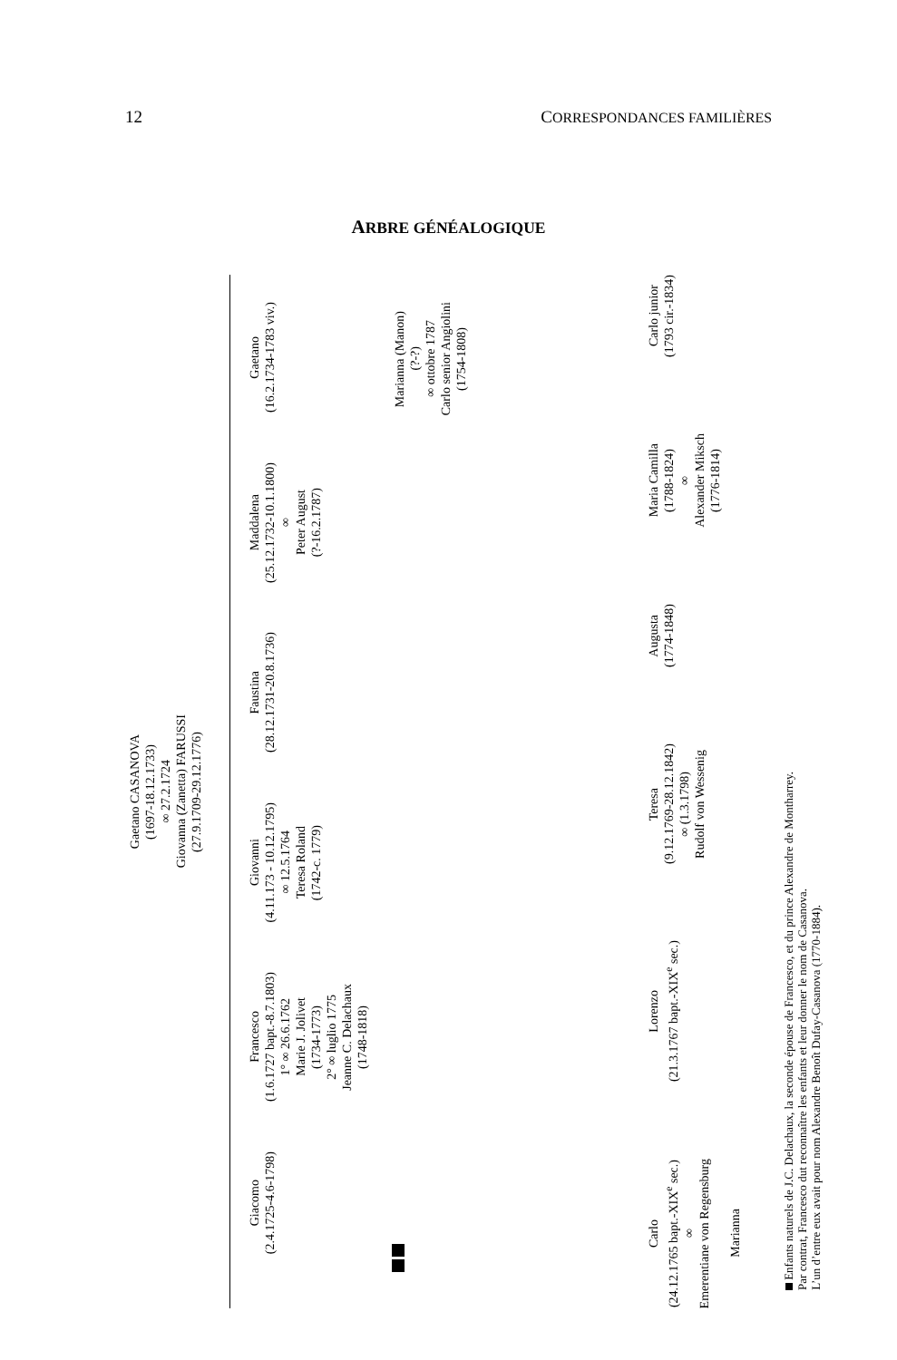12 CORRESPONDANCES FAMILIÈRES
ARBRE GÉNÉALOGIQUE
Gaetano CASANOVA
(1697-18.12.1733)
∞ 27.2.1724
Giovanna (Zanetta) FARUSSI
(27.9.1709-29.12.1776)
Giacomo
(2.4.1725-4.6-1798)
Francesco
(1.6.1727 bapt.-8.7.1803)
1° ∞ 26.6.1762
Marie J. Jolivet
(1734-1773)
2° ∞ luglio 1775
Jeanne C. Delachaux
(1748-1818)
Giovanni
(4.11.173 - 10.12.1795)
∞ 12.5.1764
Teresa Roland
(1742-c. 1779)
Faustina
(28.12.1731-20.8.1736)
Maddalena
(25.12.1732-10.1.1800)
∞
Peter August
(?-16.2.1787)
Gaetano
(16.2.1734-1783 viv.)
Marianna (Manon)
(?-?)
∞ ottobre 1787
Carlo senior Angiolini
(1754-1808)
Carlo
(24.12.1765 bapt.-XIX<sup>e</sup> sec.)
∞
Emerentiane von Regensburg
Marianna
Lorenzo
(21.3.1767 bapt.-XIX<sup>e</sup> sec.)
Teresa
(9.12.1769-28.12.1842)
∞ (1.3.1798)
Rudolf von Wessenig
Augusta
(1774-1848)
Maria Camilla
(1788-1824)
∞
Alexander Miksch
(1776-1814)
Carlo junior
(1793 cir.-1834)
Enfants naturels de J.C. Delachaux, la seconde épouse de Francesco, et du prince Alexandre de Montharrey.
Par contrat, Francesco dut reconnaître les enfants et leur donner le nom de Casanova.
L’un d’entre eux avait pour nom Alexandre Benoît Dufay-Casanova (1770-1884).